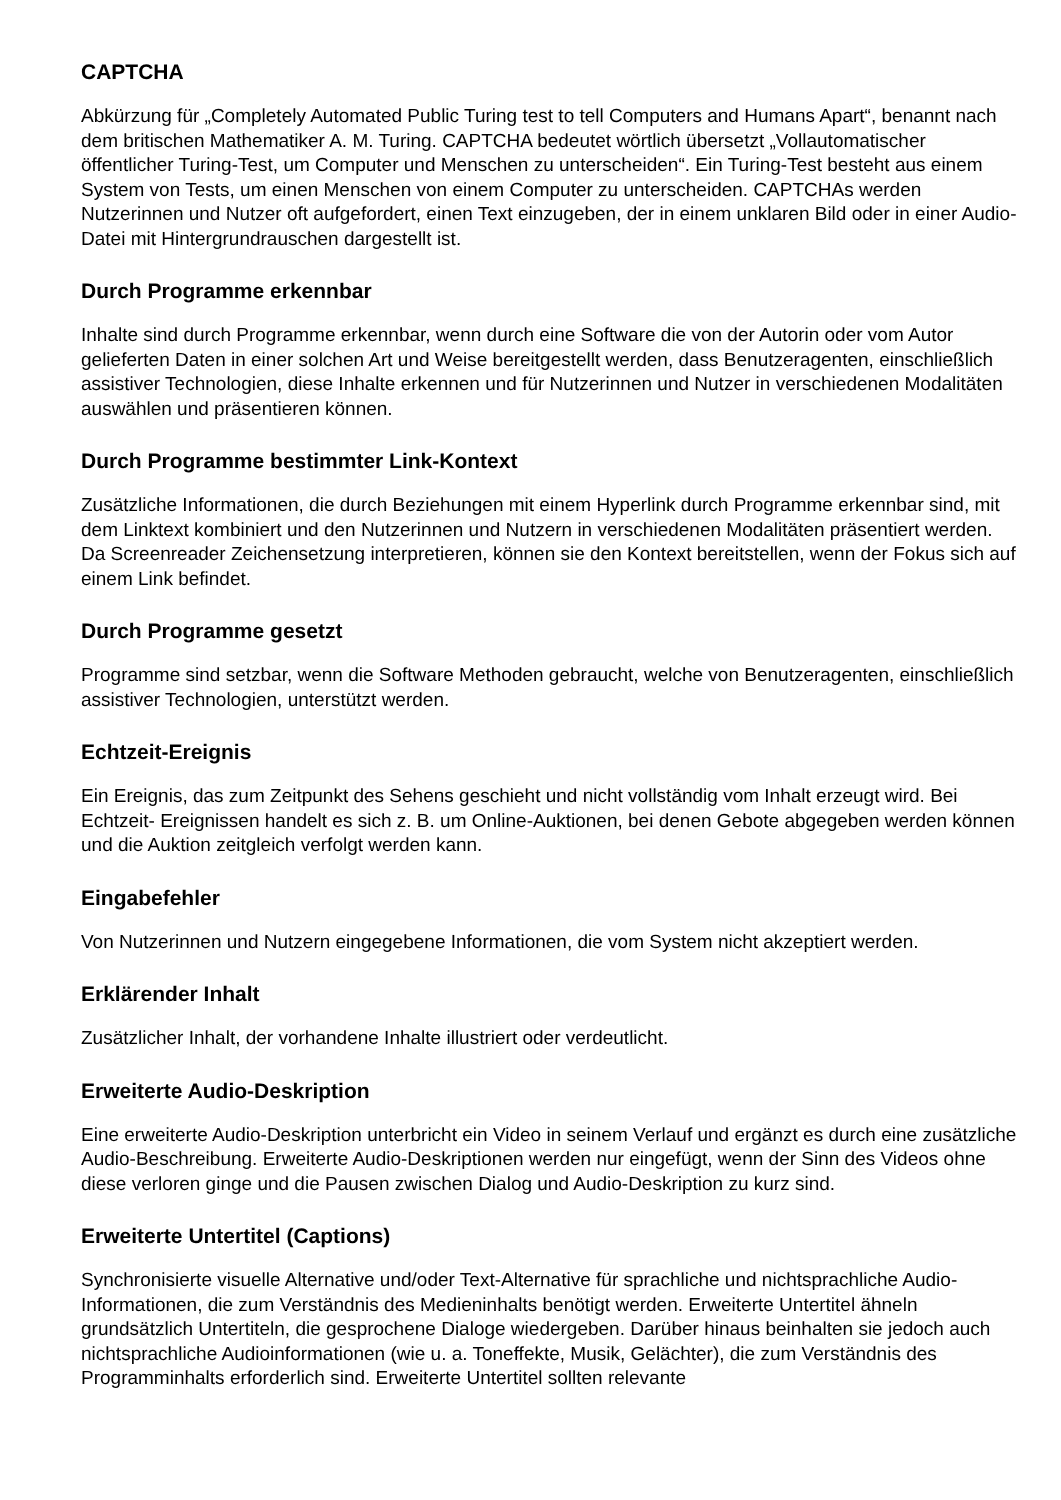CAPTCHA
Abkürzung für „Completely Automated Public Turing test to tell Computers and Humans Apart“, benannt nach dem britischen Mathematiker A. M. Turing. CAPTCHA bedeutet wörtlich übersetzt „Vollautomatischer öffentlicher Turing-Test, um Computer und Menschen zu unterscheiden“. Ein Turing-Test besteht aus einem System von Tests, um einen Menschen von einem Computer zu unterscheiden. CAPTCHAs werden Nutzerinnen und Nutzer oft aufgefordert, einen Text einzugeben, der in einem unklaren Bild oder in einer Audio-Datei mit Hintergrundrauschen dargestellt ist.
Durch Programme erkennbar
Inhalte sind durch Programme erkennbar, wenn durch eine Software die von der Autorin oder vom Autor gelieferten Daten in einer solchen Art und Weise bereitgestellt werden, dass Benutzeragenten, einschließlich assistiver Technologien, diese Inhalte erkennen und für Nutzerinnen und Nutzer in verschiedenen Modalitäten auswählen und präsentieren können.
Durch Programme bestimmter Link-Kontext
Zusätzliche Informationen, die durch Beziehungen mit einem Hyperlink durch Programme erkennbar sind, mit dem Linktext kombiniert und den Nutzerinnen und Nutzern in verschiedenen Modalitäten präsentiert werden. Da Screenreader Zeichensetzung interpretieren, können sie den Kontext bereitstellen, wenn der Fokus sich auf einem Link befindet.
Durch Programme gesetzt
Programme sind setzbar, wenn die Software Methoden gebraucht, welche von Benutzeragenten, einschließlich assistiver Technologien, unterstützt werden.
Echtzeit-Ereignis
Ein Ereignis, das zum Zeitpunkt des Sehens geschieht und nicht vollständig vom Inhalt erzeugt wird. Bei Echtzeit- Ereignissen handelt es sich z. B. um Online-Auktionen, bei denen Gebote abgegeben werden können und die Auktion zeitgleich verfolgt werden kann.
Eingabefehler
Von Nutzerinnen und Nutzern eingegebene Informationen, die vom System nicht akzeptiert werden.
Erklärender Inhalt
Zusätzlicher Inhalt, der vorhandene Inhalte illustriert oder verdeutlicht.
Erweiterte Audio-Deskription
Eine erweiterte Audio-Deskription unterbricht ein Video in seinem Verlauf und ergänzt es durch eine zusätzliche Audio-Beschreibung. Erweiterte Audio-Deskriptionen werden nur eingefügt, wenn der Sinn des Videos ohne diese verloren ginge und die Pausen zwischen Dialog und Audio-Deskription zu kurz sind.
Erweiterte Untertitel (Captions)
Synchronisierte visuelle Alternative und/oder Text-Alternative für sprachliche und nichtsprachliche Audio-Informationen, die zum Verständnis des Medieninhalts benötigt werden. Erweiterte Untertitel ähneln grundsätzlich Untertiteln, die gesprochene Dialoge wiedergeben. Darüber hinaus beinhalten sie jedoch auch nichtsprachliche Audioinformationen (wie u. a. Toneffekte, Musik, Gelächter), die zum Verständnis des Programminhalts erforderlich sind. Erweiterte Untertitel sollten relevante